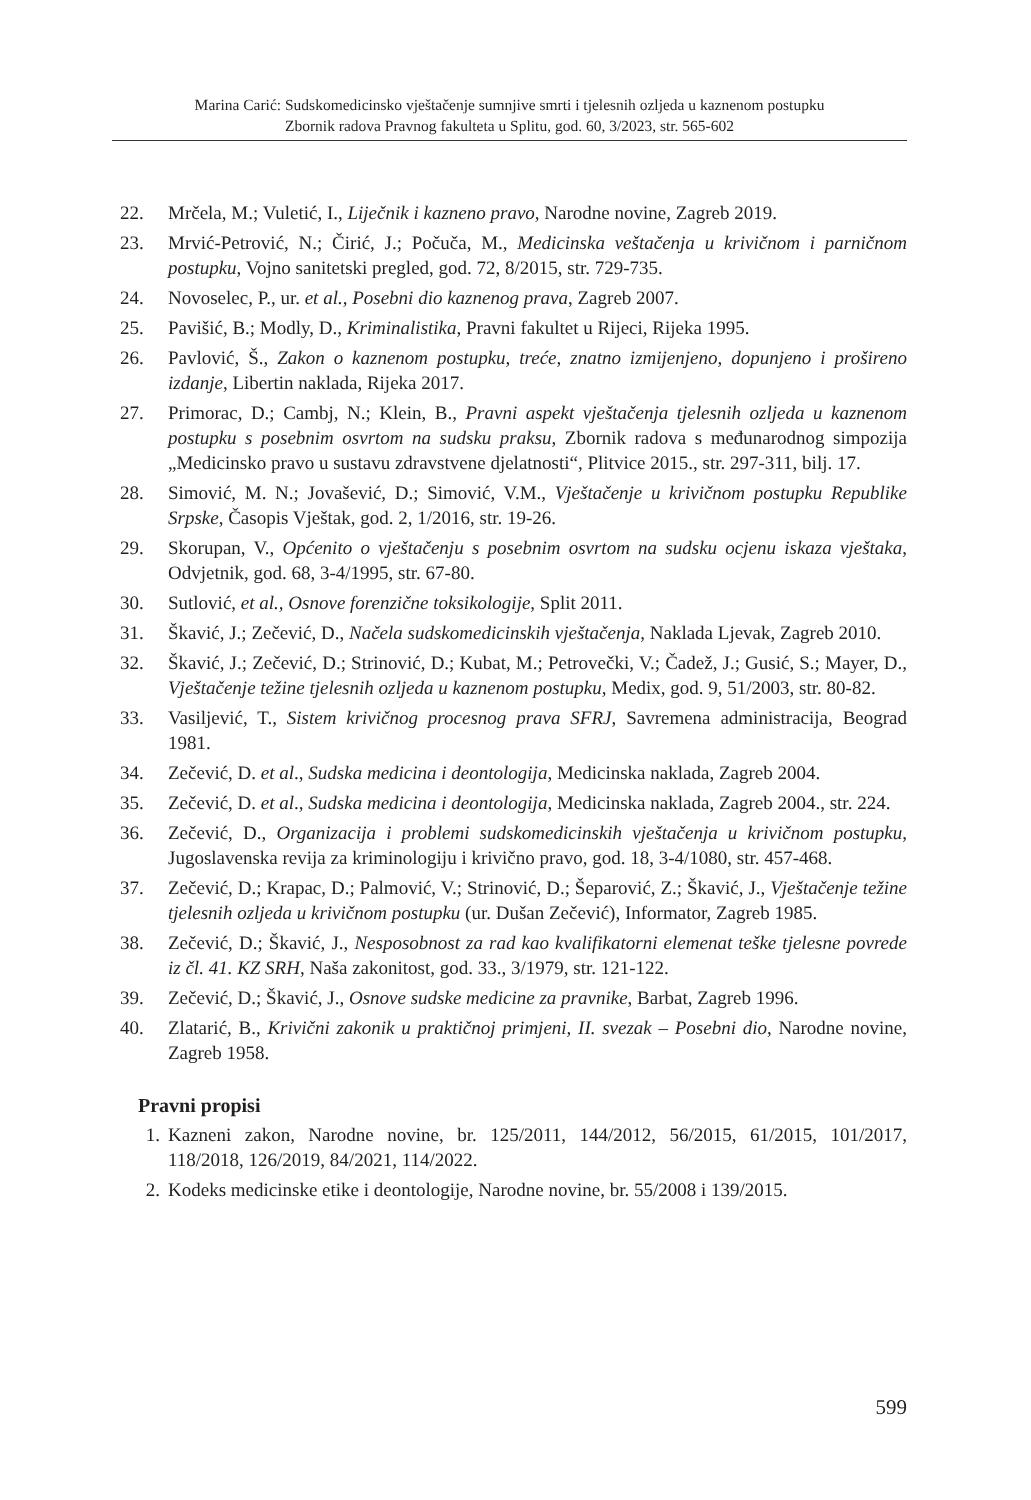Marina Carić: Sudskomedicinsko vještačenje sumnjive smrti i tjelesnih ozljeda u kaznenom postupku
Zbornik radova Pravnog fakulteta u Splitu, god. 60, 3/2023, str. 565-602
22. Mrčela, M.; Vuletić, I., Liječnik i kazneno pravo, Narodne novine, Zagreb 2019.
23. Mrvić-Petrović, N.; Čirić, J.; Počuča, M., Medicinska veštačenja u krivičnom i parničnom postupku, Vojno sanitetski pregled, god. 72, 8/2015, str. 729-735.
24. Novoselec, P., ur. et al., Posebni dio kaznenog prava, Zagreb 2007.
25. Pavišić, B.; Modly, D., Kriminalistika, Pravni fakultet u Rijeci, Rijeka 1995.
26. Pavlović, Š., Zakon o kaznenom postupku, treće, znatno izmijenjeno, dopunjeno i prošireno izdanje, Libertin naklada, Rijeka 2017.
27. Primorac, D.; Cambj, N.; Klein, B., Pravni aspekt vještačenja tjelesnih ozljeda u kaznenom postupku s posebnim osvrtom na sudsku praksu, Zbornik radova s međunarodnog simpozija „Medicinsko pravo u sustavu zdravstvene djelatnosti“, Plitvice 2015., str. 297-311, bilj. 17.
28. Simović, M. N.; Jovašević, D.; Simović, V.M., Vještačenje u krivičnom postupku Republike Srpske, Časopis Vještak, god. 2, 1/2016, str. 19-26.
29. Skorupan, V., Općenito o vještačenju s posebnim osvrtom na sudsku ocjenu iskaza vještaka, Odvjetnik, god. 68, 3-4/1995, str. 67-80.
30. Sutlović, et al., Osnove forenzične toksikologije, Split 2011.
31. Škavić, J.; Zečević, D., Načela sudskomedicinskih vještačenja, Naklada Ljevak, Zagreb 2010.
32. Škavić, J.; Zečević, D.; Strinović, D.; Kubat, M.; Petrovečki, V.; Čadež, J.; Gusić, S.; Mayer, D., Vještačenje težine tjelesnih ozljeda u kaznenom postupku, Medix, god. 9, 51/2003, str. 80-82.
33. Vasiljević, T., Sistem krivičnog procesnog prava SFRJ, Savremena administracija, Beograd 1981.
34. Zečević, D. et al., Sudska medicina i deontologija, Medicinska naklada, Zagreb 2004.
35. Zečević, D. et al., Sudska medicina i deontologija, Medicinska naklada, Zagreb 2004., str. 224.
36. Zečević, D., Organizacija i problemi sudskomedicinskih vještačenja u krivičnom postupku, Jugoslavenska revija za kriminologiju i krivično pravo, god. 18, 3-4/1080, str. 457-468.
37. Zečević, D.; Krapac, D.; Palmović, V.; Strinović, D.; Šeparović, Z.; Škavić, J., Vještačenje težine tjelesnih ozljeda u krivičnom postupku (ur. Dušan Zečević), Informator, Zagreb 1985.
38. Zečević, D.; Škavić, J., Nesposobnost za rad kao kvalifikatorni elemenat teške tjelesne povrede iz čl. 41. KZ SRH, Naša zakonitost, god. 33., 3/1979, str. 121-122.
39. Zečević, D.; Škavić, J., Osnove sudske medicine za pravnike, Barbat, Zagreb 1996.
40. Zlatarić, B., Krivični zakonik u praktičnoj primjeni, II. svezak – Posebni dio, Narodne novine, Zagreb 1958.
Pravni propisi
1. Kazneni zakon, Narodne novine, br. 125/2011, 144/2012, 56/2015, 61/2015, 101/2017, 118/2018, 126/2019, 84/2021, 114/2022.
2. Kodeks medicinske etike i deontologije, Narodne novine, br. 55/2008 i 139/2015.
599